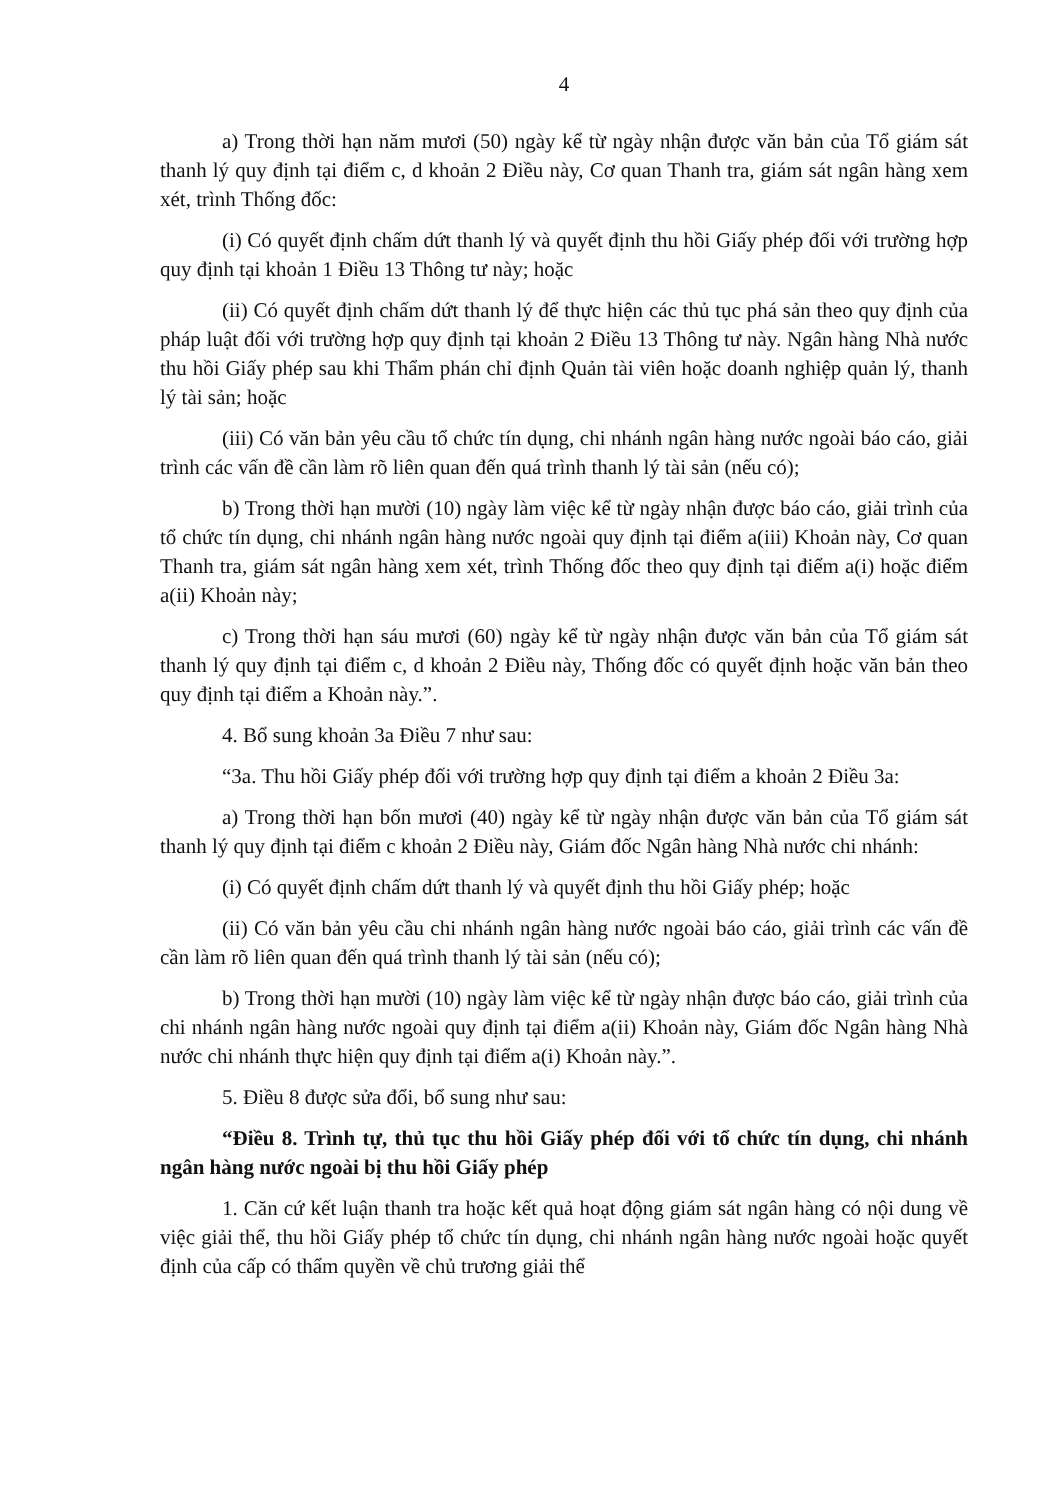4
a) Trong thời hạn năm mươi (50) ngày kể từ ngày nhận được văn bản của Tổ giám sát thanh lý quy định tại điểm c, d khoản 2 Điều này, Cơ quan Thanh tra, giám sát ngân hàng xem xét, trình Thống đốc:
(i) Có quyết định chấm dứt thanh lý và quyết định thu hồi Giấy phép đối với trường hợp quy định tại khoản 1 Điều 13 Thông tư này; hoặc
(ii) Có quyết định chấm dứt thanh lý để thực hiện các thủ tục phá sản theo quy định của pháp luật đối với trường hợp quy định tại khoản 2 Điều 13 Thông tư này. Ngân hàng Nhà nước thu hồi Giấy phép sau khi Thẩm phán chỉ định Quản tài viên hoặc doanh nghiệp quản lý, thanh lý tài sản; hoặc
(iii) Có văn bản yêu cầu tổ chức tín dụng, chi nhánh ngân hàng nước ngoài báo cáo, giải trình các vấn đề cần làm rõ liên quan đến quá trình thanh lý tài sản (nếu có);
b) Trong thời hạn mười (10) ngày làm việc kể từ ngày nhận được báo cáo, giải trình của tổ chức tín dụng, chi nhánh ngân hàng nước ngoài quy định tại điểm a(iii) Khoản này, Cơ quan Thanh tra, giám sát ngân hàng xem xét, trình Thống đốc theo quy định tại điểm a(i) hoặc điểm a(ii) Khoản này;
c) Trong thời hạn sáu mươi (60) ngày kể từ ngày nhận được văn bản của Tổ giám sát thanh lý quy định tại điểm c, d khoản 2 Điều này, Thống đốc có quyết định hoặc văn bản theo quy định tại điểm a Khoản này.”.
4. Bổ sung khoản 3a Điều 7 như sau:
“3a. Thu hồi Giấy phép đối với trường hợp quy định tại điểm a khoản 2 Điều 3a:
a) Trong thời hạn bốn mươi (40) ngày kể từ ngày nhận được văn bản của Tổ giám sát thanh lý quy định tại điểm c khoản 2 Điều này, Giám đốc Ngân hàng Nhà nước chi nhánh:
(i) Có quyết định chấm dứt thanh lý và quyết định thu hồi Giấy phép; hoặc
(ii) Có văn bản yêu cầu chi nhánh ngân hàng nước ngoài báo cáo, giải trình các vấn đề cần làm rõ liên quan đến quá trình thanh lý tài sản (nếu có);
b) Trong thời hạn mười (10) ngày làm việc kể từ ngày nhận được báo cáo, giải trình của chi nhánh ngân hàng nước ngoài quy định tại điểm a(ii) Khoản này, Giám đốc Ngân hàng Nhà nước chi nhánh thực hiện quy định tại điểm a(i) Khoản này.”.
5. Điều 8 được sửa đổi, bổ sung như sau:
“Điều 8. Trình tự, thủ tục thu hồi Giấy phép đối với tổ chức tín dụng, chi nhánh ngân hàng nước ngoài bị thu hồi Giấy phép
1. Căn cứ kết luận thanh tra hoặc kết quả hoạt động giám sát ngân hàng có nội dung về việc giải thể, thu hồi Giấy phép tổ chức tín dụng, chi nhánh ngân hàng nước ngoài hoặc quyết định của cấp có thẩm quyền về chủ trương giải thể